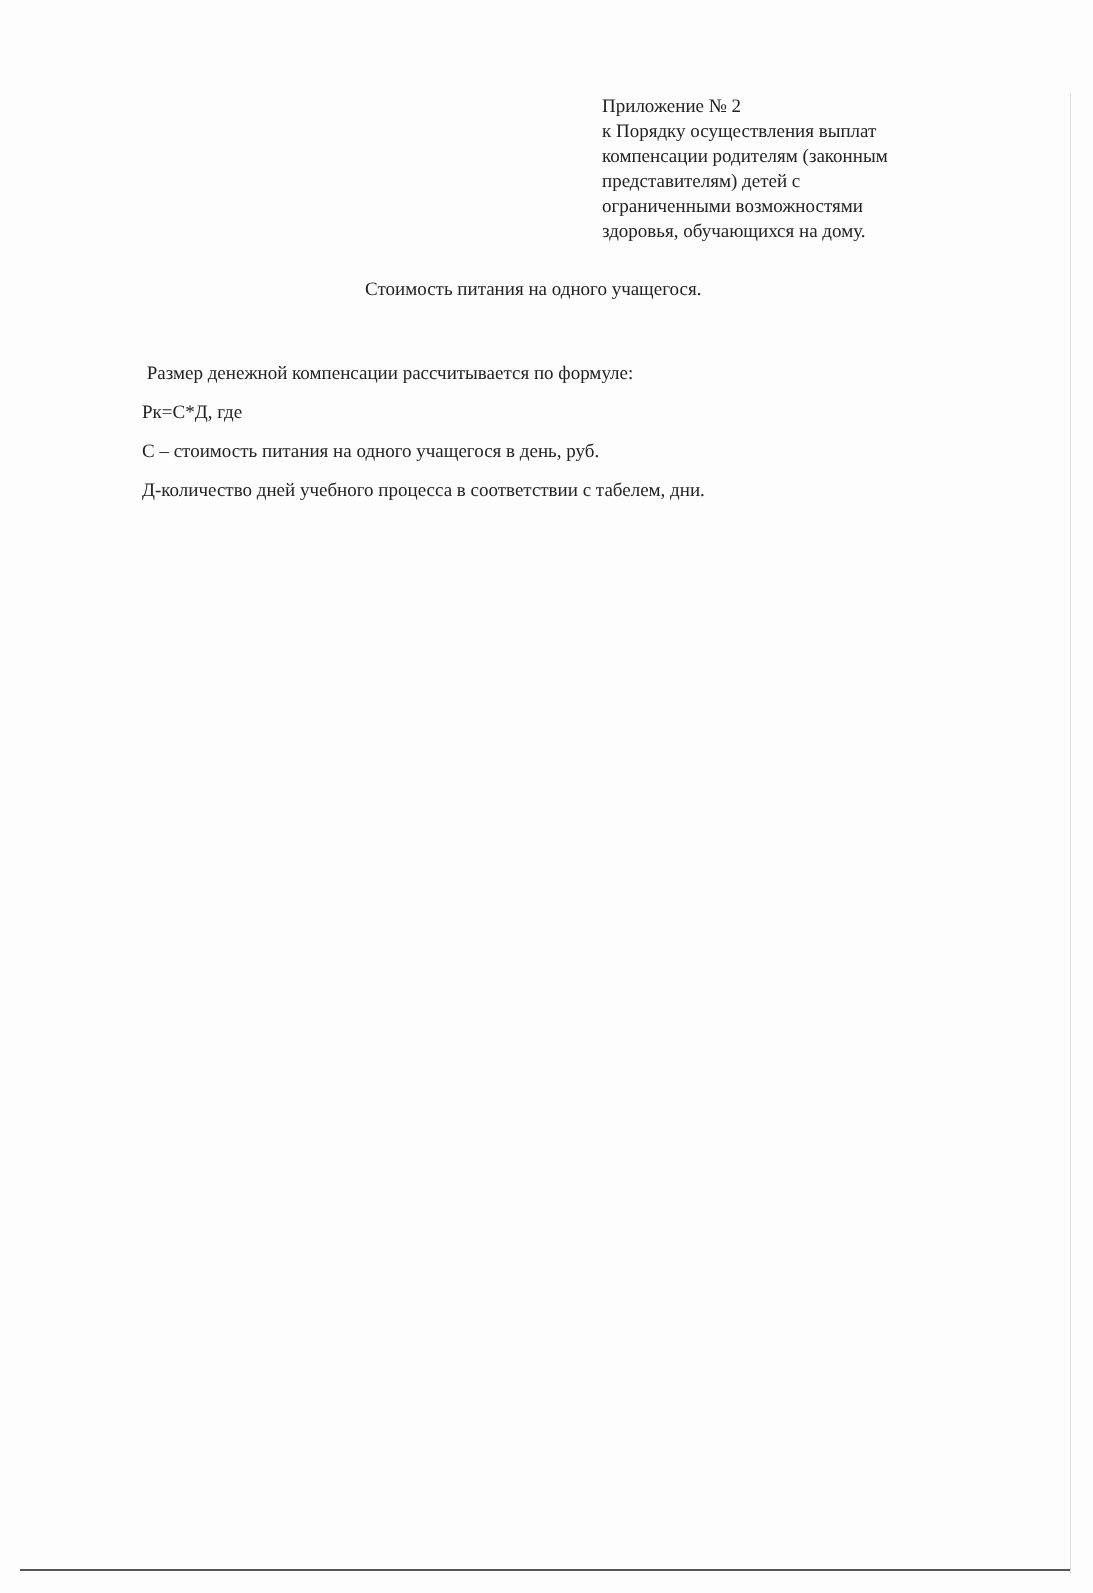Приложение № 2
к Порядку осуществления выплат
компенсации родителям (законным
представителям) детей с
ограниченными возможностями
здоровья, обучающихся на дому.
Стоимость питания на одного учащегося.
Размер денежной компенсации рассчитывается по формуле:
Рк=С*Д, где
С – стоимость питания на одного учащегося в день, руб.
Д-количество дней учебного процесса в соответствии с табелем, дни.